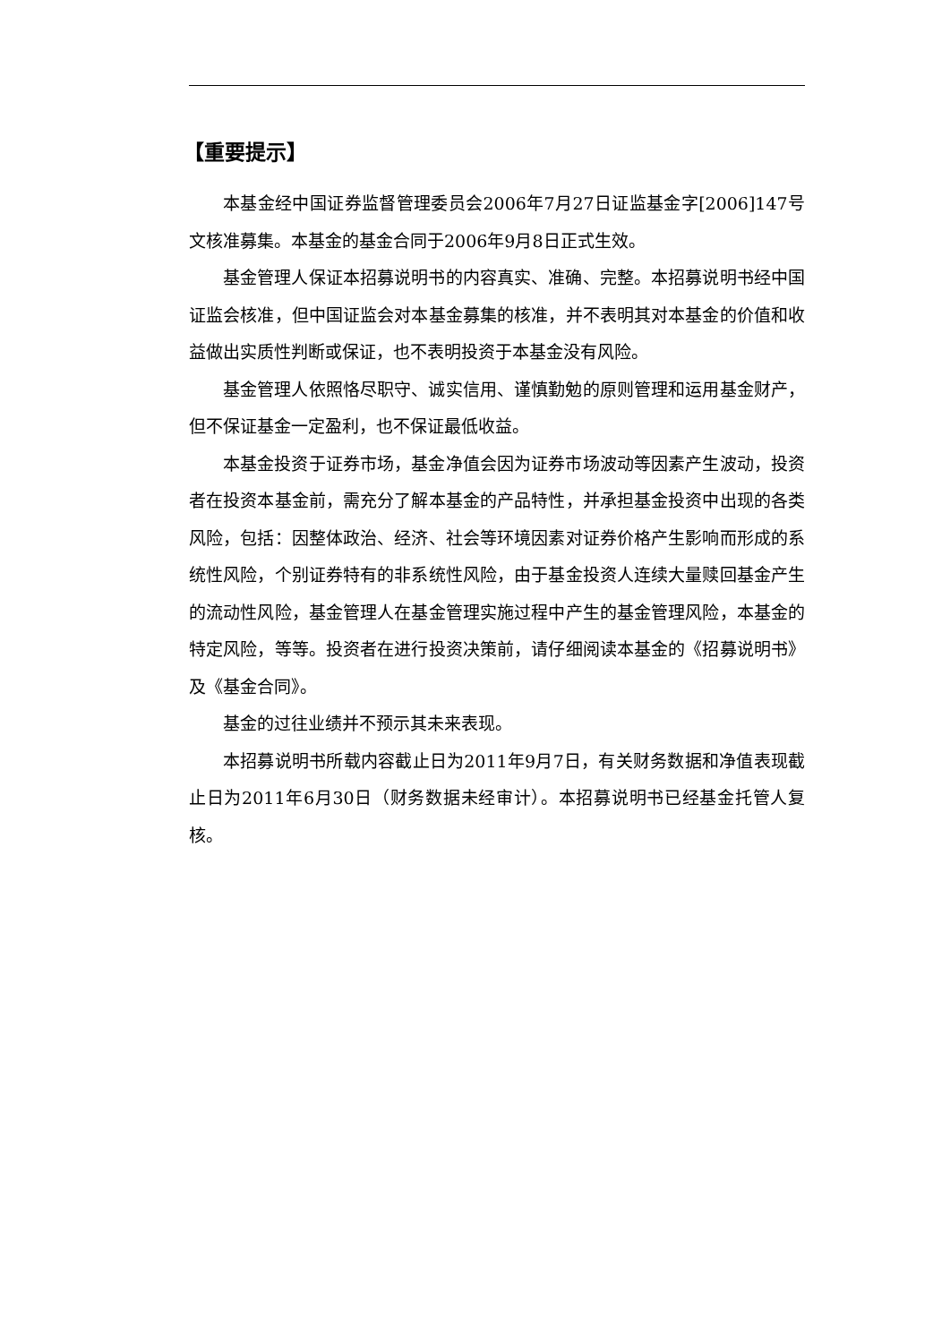【重要提示】
本基金经中国证券监督管理委员会2006年7月27日证监基金字[2006]147号文核准募集。本基金的基金合同于2006年9月8日正式生效。
基金管理人保证本招募说明书的内容真实、准确、完整。本招募说明书经中国证监会核准，但中国证监会对本基金募集的核准，并不表明其对本基金的价值和收益做出实质性判断或保证，也不表明投资于本基金没有风险。
基金管理人依照恪尽职守、诚实信用、谨慎勤勉的原则管理和运用基金财产，但不保证基金一定盈利，也不保证最低收益。
本基金投资于证券市场，基金净值会因为证券市场波动等因素产生波动，投资者在投资本基金前，需充分了解本基金的产品特性，并承担基金投资中出现的各类风险，包括：因整体政治、经济、社会等环境因素对证券价格产生影响而形成的系统性风险，个别证券特有的非系统性风险，由于基金投资人连续大量赎回基金产生的流动性风险，基金管理人在基金管理实施过程中产生的基金管理风险，本基金的特定风险，等等。投资者在进行投资决策前，请仔细阅读本基金的《招募说明书》及《基金合同》。
基金的过往业绩并不预示其未来表现。
本招募说明书所载内容截止日为2011年9月7日，有关财务数据和净值表现截止日为2011年6月30日（财务数据未经审计）。本招募说明书已经基金托管人复核。